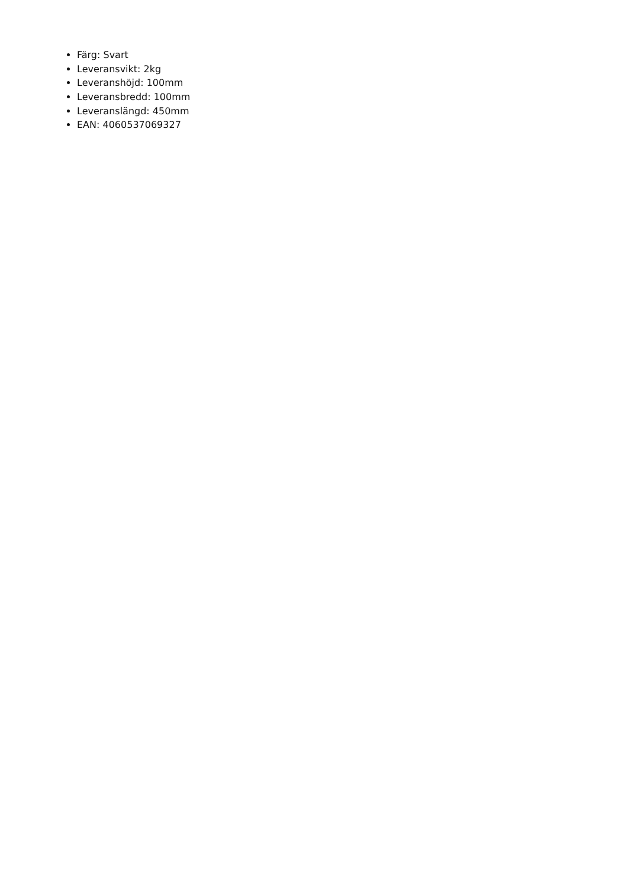Färg: Svart
Leveransvikt: 2kg
Leveranshöjd: 100mm
Leveransbredd: 100mm
Leveranslängd: 450mm
EAN: 4060537069327